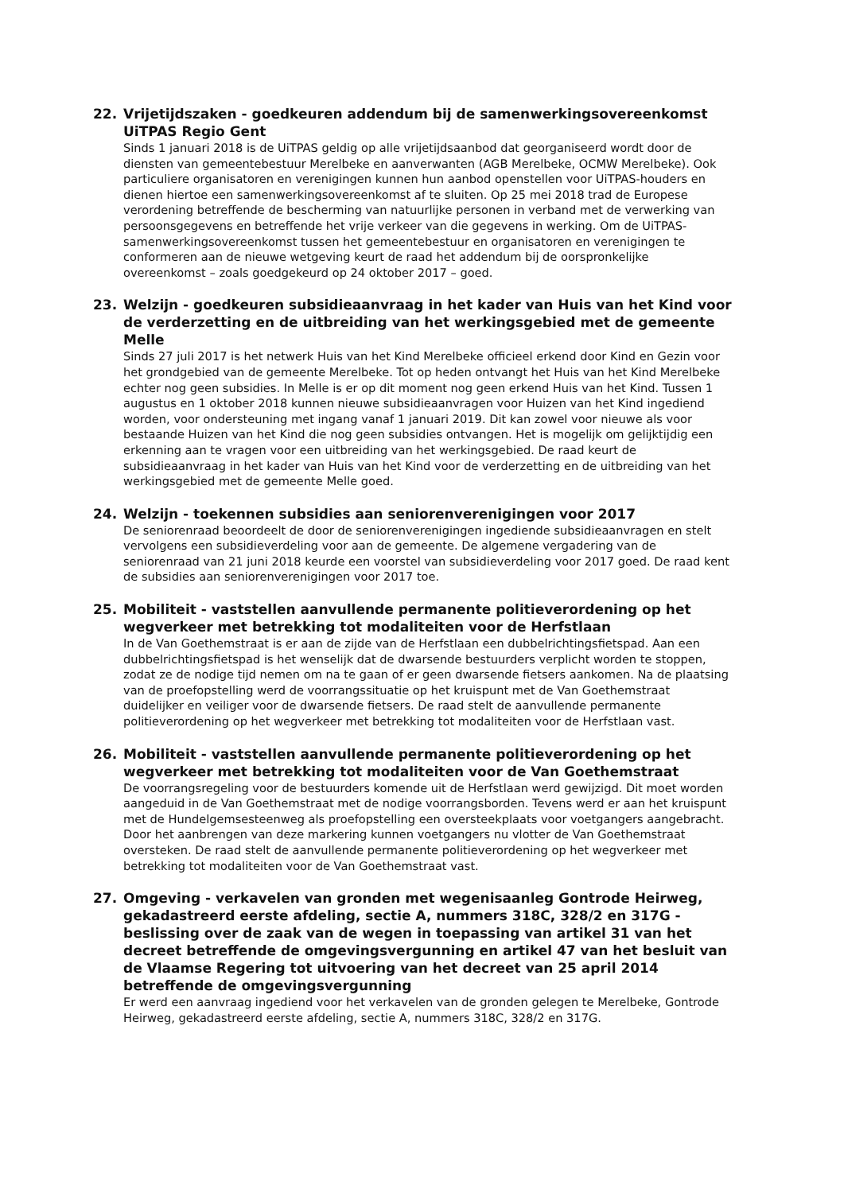22. Vrijetijdszaken - goedkeuren addendum bij de samenwerkingsovereenkomst UiTPAS Regio Gent
Sinds 1 januari 2018 is de UiTPAS geldig op alle vrijetijdsaanbod dat georganiseerd wordt door de diensten van gemeentebestuur Merelbeke en aanverwanten (AGB Merelbeke, OCMW Merelbeke). Ook particuliere organisatoren en verenigingen kunnen hun aanbod openstellen voor UiTPAS-houders en dienen hiertoe een samenwerkingsovereenkomst af te sluiten. Op 25 mei 2018 trad de Europese verordening betreffende de bescherming van natuurlijke personen in verband met de verwerking van persoonsgegevens en betreffende het vrije verkeer van die gegevens in werking. Om de UiTPAS-samenwerkingsovereenkomst tussen het gemeentebestuur en organisatoren en verenigingen te conformeren aan de nieuwe wetgeving keurt de raad het addendum bij de oorspronkelijke overeenkomst – zoals goedgekeurd op 24 oktober 2017 – goed.
23. Welzijn - goedkeuren subsidieaanvraag in het kader van Huis van het Kind voor de verderzetting en de uitbreiding van het werkingsgebied met de gemeente Melle
Sinds 27 juli 2017 is het netwerk Huis van het Kind Merelbeke officieel erkend door Kind en Gezin voor het grondgebied van de gemeente Merelbeke. Tot op heden ontvangt het Huis van het Kind Merelbeke echter nog geen subsidies. In Melle is er op dit moment nog geen erkend Huis van het Kind. Tussen 1 augustus en 1 oktober 2018 kunnen nieuwe subsidieaanvragen voor Huizen van het Kind ingediend worden, voor ondersteuning met ingang vanaf 1 januari 2019. Dit kan zowel voor nieuwe als voor bestaande Huizen van het Kind die nog geen subsidies ontvangen. Het is mogelijk om gelijktijdig een erkenning aan te vragen voor een uitbreiding van het werkingsgebied. De raad keurt de subsidieaanvraag in het kader van Huis van het Kind voor de verderzetting en de uitbreiding van het werkingsgebied met de gemeente Melle goed.
24. Welzijn - toekennen subsidies aan seniorenverenigingen voor 2017
De seniorenraad beoordeelt de door de seniorenverenigingen ingediende subsidieaanvragen en stelt vervolgens een subsidieverdeling voor aan de gemeente. De algemene vergadering van de seniorenraad van 21 juni 2018 keurde een voorstel van subsidieverdeling voor 2017 goed. De raad kent de subsidies aan seniorenverenigingen voor 2017 toe.
25. Mobiliteit - vaststellen aanvullende permanente politieverordening op het wegverkeer met betrekking tot modaliteiten voor de Herfstlaan
In de Van Goethemstraat is er aan de zijde van de Herfstlaan een dubbelrichtingsfietspad. Aan een dubbelrichtingsfietspad is het wenselijk dat de dwarsende bestuurders verplicht worden te stoppen, zodat ze de nodige tijd nemen om na te gaan of er geen dwarsende fietsers aankomen. Na de plaatsing van de proefopstelling werd de voorrangssituatie op het kruispunt met de Van Goethemstraat duidelijker en veiliger voor de dwarsende fietsers. De raad stelt de aanvullende permanente politieverordening op het wegverkeer met betrekking tot modaliteiten voor de Herfstlaan vast.
26. Mobiliteit - vaststellen aanvullende permanente politieverordening op het wegverkeer met betrekking tot modaliteiten voor de Van Goethemstraat
De voorrangsregeling voor de bestuurders komende uit de Herfstlaan werd gewijzigd. Dit moet worden aangeduid in de Van Goethemstraat met de nodige voorrangsborden. Tevens werd er aan het kruispunt met de Hundelgemsesteenweg als proefopstelling een oversteekplaats voor voetgangers aangebracht. Door het aanbrengen van deze markering kunnen voetgangers nu vlotter de Van Goethemstraat oversteken. De raad stelt de aanvullende permanente politieverordening op het wegverkeer met betrekking tot modaliteiten voor de Van Goethemstraat vast.
27. Omgeving - verkavelen van gronden met wegenisaanleg Gontrode Heirweg, gekadastreerd eerste afdeling, sectie A, nummers 318C, 328/2 en 317G - beslissing over de zaak van de wegen in toepassing van artikel 31 van het decreet betreffende de omgevingsvergunning en artikel 47 van het besluit van de Vlaamse Regering tot uitvoering van het decreet van 25 april 2014 betreffende de omgevingsvergunning
Er werd een aanvraag ingediend voor het verkavelen van de gronden gelegen te Merelbeke, Gontrode Heirweg, gekadastreerd eerste afdeling, sectie A, nummers 318C, 328/2 en 317G.